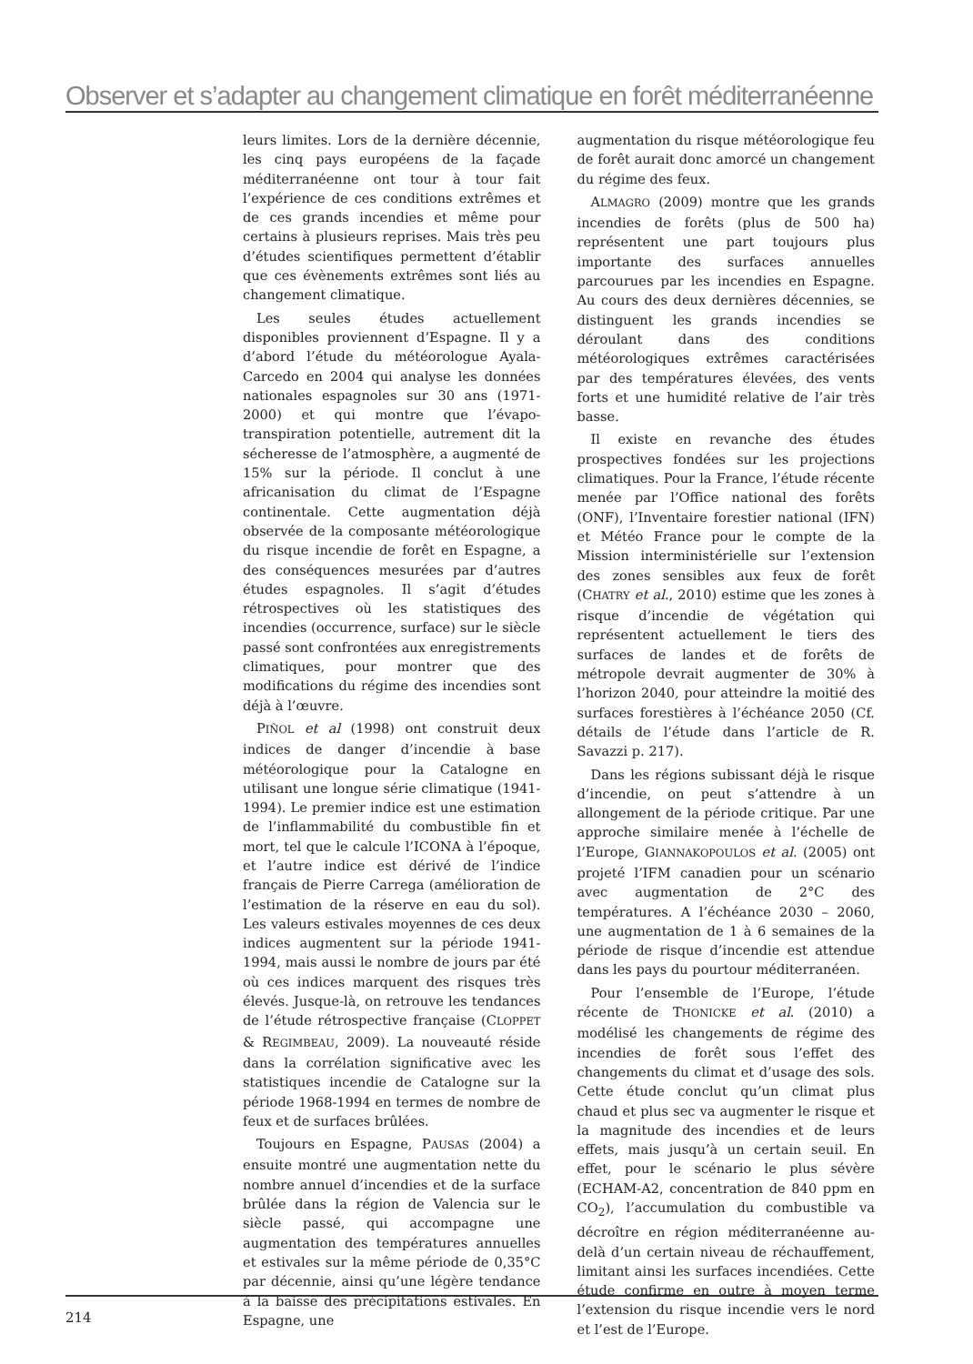Observer et s’adapter au changement climatique en forêt méditerranéenne
leurs limites. Lors de la dernière décennie, les cinq pays européens de la façade méditerranéenne ont tour à tour fait l’expérience de ces conditions extrêmes et de ces grands incendies et même pour certains à plusieurs reprises. Mais très peu d’études scientifiques permettent d’établir que ces évènements extrêmes sont liés au changement climatique.
Les seules études actuellement disponibles proviennent d’Espagne. Il y a d’abord l’étude du météorologue Ayala-Carcedo en 2004 qui analyse les données nationales espagnoles sur 30 ans (1971-2000) et qui montre que l’évapo-transpiration potentielle, autrement dit la sécheresse de l’atmosphère, a augmenté de 15% sur la période. Il conclut à une africanisation du climat de l’Espagne continentale. Cette augmentation déjà observée de la composante météorologique du risque incendie de forêt en Espagne, a des conséquences mesurées par d’autres études espagnoles. Il s’agit d’études rétrospectives où les statistiques des incendies (occurrence, surface) sur le siècle passé sont confrontées aux enregistrements climatiques, pour montrer que des modifications du régime des incendies sont déjà à l’œuvre.
PIÑOL et al (1998) ont construit deux indices de danger d’incendie à base météorologique pour la Catalogne en utilisant une longue série climatique (1941-1994). Le premier indice est une estimation de l’inflammabilité du combustible fin et mort, tel que le calcule l’ICONA à l’époque, et l’autre indice est dérivé de l’indice français de Pierre Carrega (amélioration de l’estimation de la réserve en eau du sol). Les valeurs estivales moyennes de ces deux indices augmentent sur la période 1941-1994, mais aussi le nombre de jours par été où ces indices marquent des risques très élevés. Jusque-là, on retrouve les tendances de l’étude rétrospective française (CLOPPET & REGIMBEAU, 2009). La nouveauté réside dans la corrélation significative avec les statistiques incendie de Catalogne sur la période 1968-1994 en termes de nombre de feux et de surfaces brûlées.
Toujours en Espagne, PAUSAS (2004) a ensuite montré une augmentation nette du nombre annuel d’incendies et de la surface brûlée dans la région de Valencia sur le siècle passé, qui accompagne une augmentation des températures annuelles et estivales sur la même période de 0,35°C par décennie, ainsi qu’une légère tendance à la baisse des précipitations estivales. En Espagne, une
augmentation du risque météorologique feu de forêt aurait donc amorcé un changement du régime des feux.
ALMAGRO (2009) montre que les grands incendies de forêts (plus de 500 ha) représentent une part toujours plus importante des surfaces annuelles parcourues par les incendies en Espagne. Au cours des deux dernières décennies, se distinguent les grands incendies se déroulant dans des conditions météorologiques extrêmes caractérisées par des températures élevées, des vents forts et une humidité relative de l’air très basse.
Il existe en revanche des études prospectives fondées sur les projections climatiques. Pour la France, l’étude récente menée par l’Office national des forêts (ONF), l’Inventaire forestier national (IFN) et Météo France pour le compte de la Mission interministérielle sur l’extension des zones sensibles aux feux de forêt (CHATRY et al., 2010) estime que les zones à risque d’incendie de végétation qui représentent actuellement le tiers des surfaces de landes et de forêts de métropole devrait augmenter de 30% à l’horizon 2040, pour atteindre la moitié des surfaces forestières à l’échéance 2050 (Cf. détails de l’étude dans l’article de R. Savazzi p. 217).
Dans les régions subissant déjà le risque d’incendie, on peut s’attendre à un allongement de la période critique. Par une approche similaire menée à l’échelle de l’Europe, GIANNAKOPOULOS et al. (2005) ont projeté l’IFM canadien pour un scénario avec augmentation de 2°C des températures. A l’échéance 2030 – 2060, une augmentation de 1 à 6 semaines de la période de risque d’incendie est attendue dans les pays du pourtour méditerranéen.
Pour l’ensemble de l’Europe, l’étude récente de THONICKE et al. (2010) a modélisé les changements de régime des incendies de forêt sous l’effet des changements du climat et d’usage des sols. Cette étude conclut qu’un climat plus chaud et plus sec va augmenter le risque et la magnitude des incendies et de leurs effets, mais jusqu’à un certain seuil. En effet, pour le scénario le plus sévère (ECHAM-A2, concentration de 840 ppm en CO<sub>2</sub>), l’accumulation du combustible va décroître en région méditerranéenne au-delà d’un certain niveau de réchauffement, limitant ainsi les surfaces incendiées. Cette étude confirme en outre à moyen terme l’extension du risque incendie vers le nord et l’est de l’Europe.
214